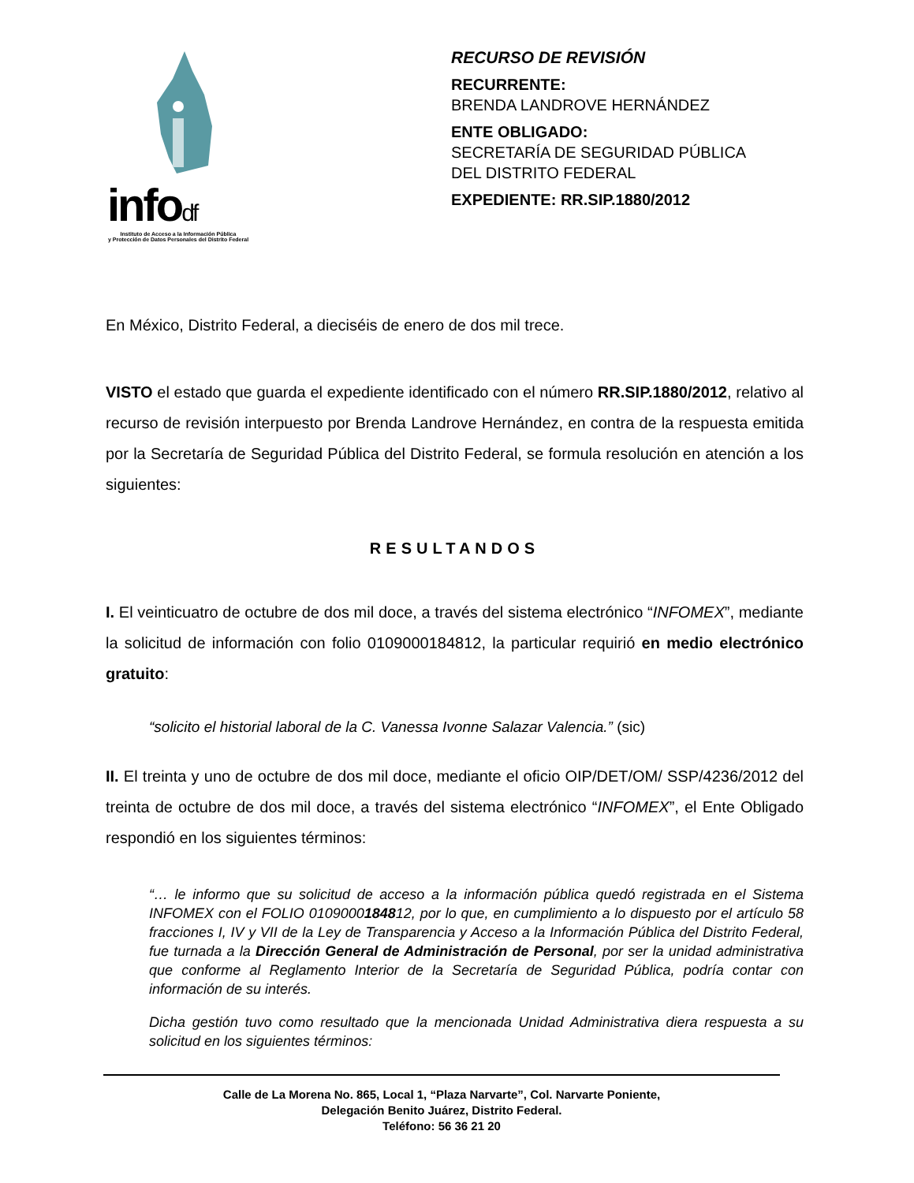infodf
Instituto de Acceso a la Información Pública
y Protección de Datos Personales del Distrito Federal
RECURSO DE REVISIÓN
RECURRENTE:
BRENDA LANDROVE HERNÁNDEZ
ENTE OBLIGADO:
SECRETARÍA DE SEGURIDAD PÚBLICA
DEL DISTRITO FEDERAL
EXPEDIENTE: RR.SIP.1880/2012
En México, Distrito Federal, a dieciséis de enero de dos mil trece.
VISTO el estado que guarda el expediente identificado con el número RR.SIP.1880/2012, relativo al recurso de revisión interpuesto por Brenda Landrove Hernández, en contra de la respuesta emitida por la Secretaría de Seguridad Pública del Distrito Federal, se formula resolución en atención a los siguientes:
RESULTANDOS
I. El veinticuatro de octubre de dos mil doce, a través del sistema electrónico “INFOMEX”, mediante la solicitud de información con folio 0109000184812, la particular requirió en medio electrónico gratuito:
“solicito el historial laboral de la C. Vanessa Ivonne Salazar Valencia.” (sic)
II. El treinta y uno de octubre de dos mil doce, mediante el oficio OIP/DET/OM/ SSP/4236/2012 del treinta de octubre de dos mil doce, a través del sistema electrónico “INFOMEX”, el Ente Obligado respondió en los siguientes términos:
“… le informo que su solicitud de acceso a la información pública quedó registrada en el Sistema INFOMEX con el FOLIO 0109000184812, por lo que, en cumplimiento a lo dispuesto por el artículo 58 fracciones I, IV y VII de la Ley de Transparencia y Acceso a la Información Pública del Distrito Federal, fue turnada a la Dirección General de Administración de Personal, por ser la unidad administrativa que conforme al Reglamento Interior de la Secretaría de Seguridad Pública, podría contar con información de su interés.
Dicha gestión tuvo como resultado que la mencionada Unidad Administrativa diera respuesta a su solicitud en los siguientes términos:
Calle de La Morena No. 865, Local 1, “Plaza Narvarte”, Col. Narvarte Poniente,
Delegación Benito Juárez, Distrito Federal.
Teléfono: 56 36 21 20